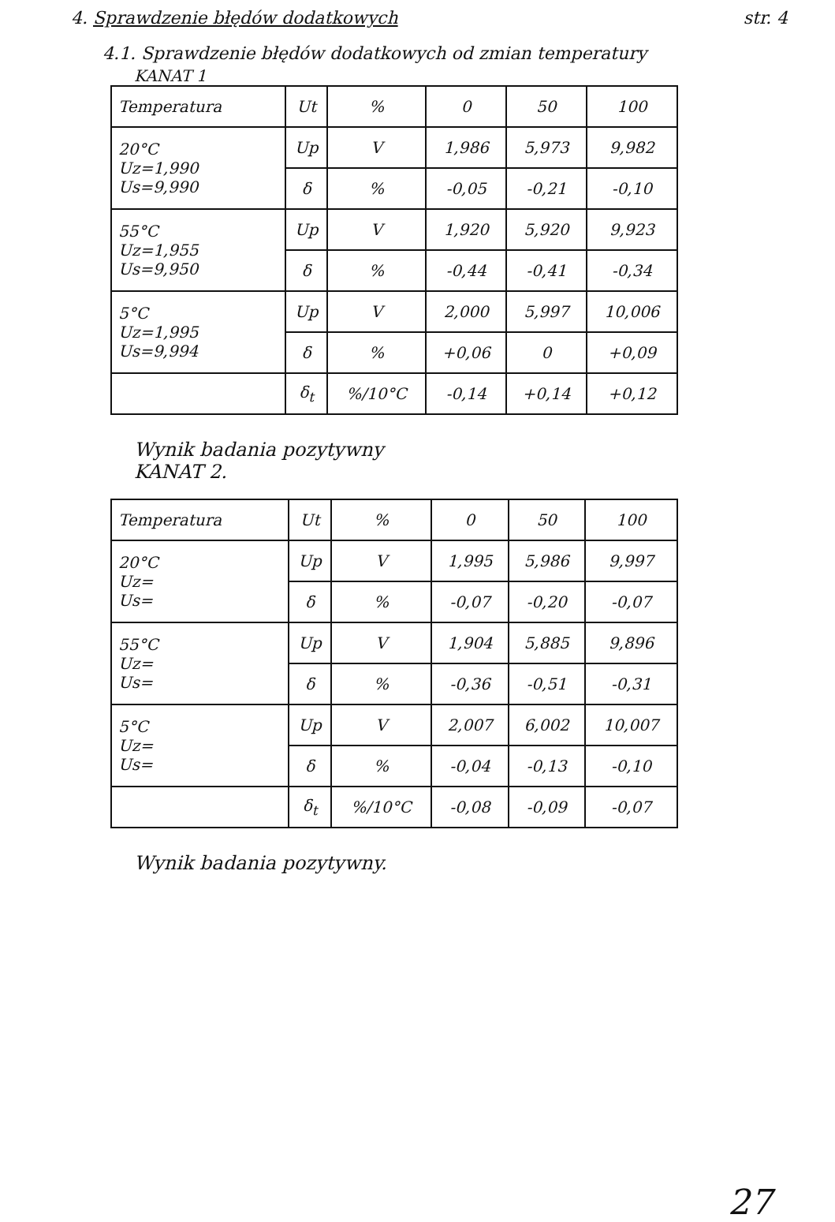4. Sprawdzenie błędów dodatkowych str. 4
4.1. Sprawdzenie błędów dodatkowych od zmian temperatury
KANAT 1
| Temperatura | Ut | % | 0 | 50 | 100 |
| 20°C Uz=1,990 Us=9,990 | Up | V | 1,986 | 5,973 | 9,982 |
| | δ | % | -0,05 | -0,21 | -0,10 |
| 55°C Uz=1,955 Us=9,950 | Up | V | 1,920 | 5,920 | 9,923 |
| | δ | % | -0,44 | -0,41 | -0,34 |
| 5°C Uz=1,995 Us=9,994 | Up | V | 2,000 | 5,997 | 10,006 |
| | δ | % | +0,06 | 0 | +0,09 |
| | δ<sub>t</sub> | %/10°C | -0,14 | +0,14 | +0,12 |
Wynik badania pozytywny
KANAT 2.
| Temperatura | Ut | % | 0 | 50 | 100 |
| 20°C Uz= Us= | Up | V | 1,995 | 5,986 | 9,997 |
| | δ | % | -0,07 | -0,20 | -0,07 |
| 55°C Uz= Us= | Up | V | 1,904 | 5,885 | 9,896 |
| | δ | % | -0,36 | -0,51 | -0,31 |
| 5°C Uz= Us= | Up | V | 2,007 | 6,002 | 10,007 |
| | δ | % | -0,04 | -0,13 | -0,10 |
| | δ<sub>t</sub> | %/10°C | -0,08 | -0,09 | -0,07 |
Wynik badania pozytywny.
27